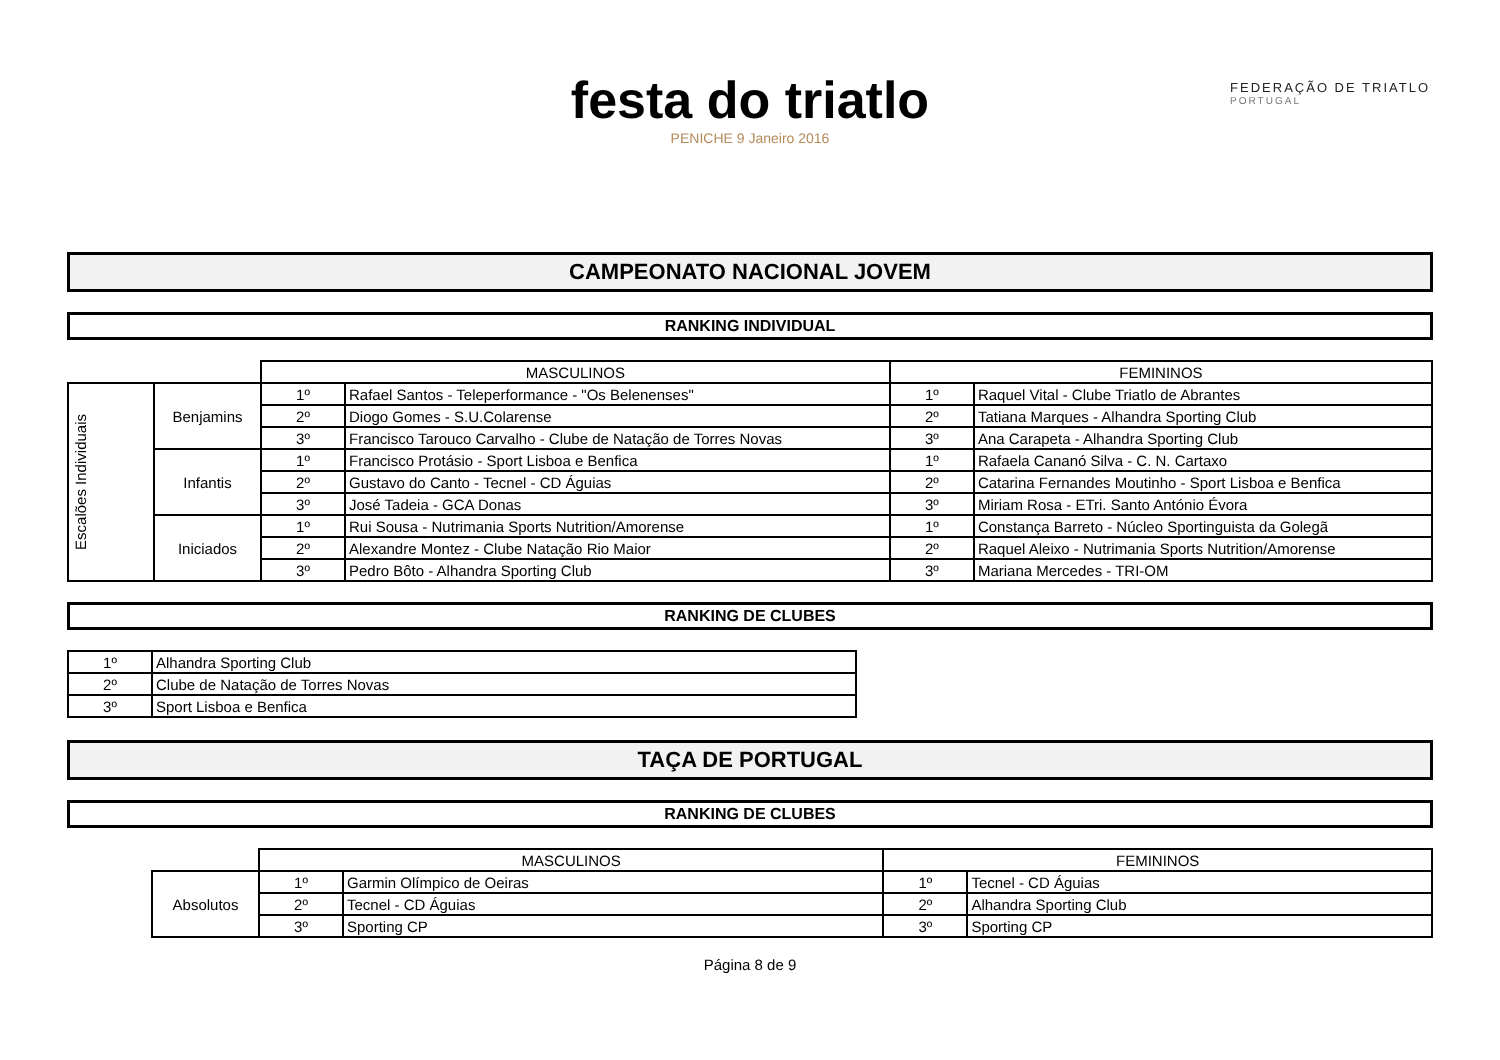FEDERAÇÃO DE TRIATLO
PORTUGAL
festa do triatlo
PENICHE 9 Janeiro 2016
CAMPEONATO NACIONAL JOVEM
RANKING INDIVIDUAL
| | | MASCULINOS | | FEMININOS | |
| Escalões Individuais | Benjamins | 1º | Rafael Santos - Teleperformance - "Os Belenenses" | 1º | Raquel Vital - Clube Triatlo de Abrantes |
| | | 2º | Diogo Gomes - S.U.Colarense | 2º | Tatiana Marques - Alhandra Sporting Club |
| | | 3º | Francisco Tarouco Carvalho - Clube de Natação de Torres Novas | 3º | Ana Carapeta - Alhandra Sporting Club |
| | Infantis | 1º | Francisco Protásio - Sport Lisboa e Benfica | 1º | Rafaela Cananó Silva - C. N. Cartaxo |
| | | 2º | Gustavo do Canto - Tecnel - CD Águias | 2º | Catarina Fernandes Moutinho - Sport Lisboa e Benfica |
| | | 3º | José Tadeia - GCA Donas | 3º | Miriam Rosa - ETri. Santo António Évora |
| | Iniciados | 1º | Rui Sousa - Nutrimania Sports Nutrition/Amorense | 1º | Constança Barreto - Núcleo Sportinguista da Golegã |
| | | 2º | Alexandre Montez - Clube Natação Rio Maior | 2º | Raquel Aleixo - Nutrimania Sports Nutrition/Amorense |
| | | 3º | Pedro Bôto - Alhandra Sporting Club | 3º | Mariana Mercedes - TRI-OM |
RANKING DE CLUBES
| 1º | Alhandra Sporting Club |
| 2º | Clube de Natação de Torres Novas |
| 3º | Sport Lisboa e Benfica |
TAÇA DE PORTUGAL
RANKING DE CLUBES
| | MASCULINOS | | FEMININOS | |
| Absolutos | 1º | Garmin Olímpico de Oeiras | 1º | Tecnel - CD Águias |
| | 2º | Tecnel - CD Águias | 2º | Alhandra Sporting Club |
| | 3º | Sporting CP | 3º | Sporting CP |
Página 8 de 9